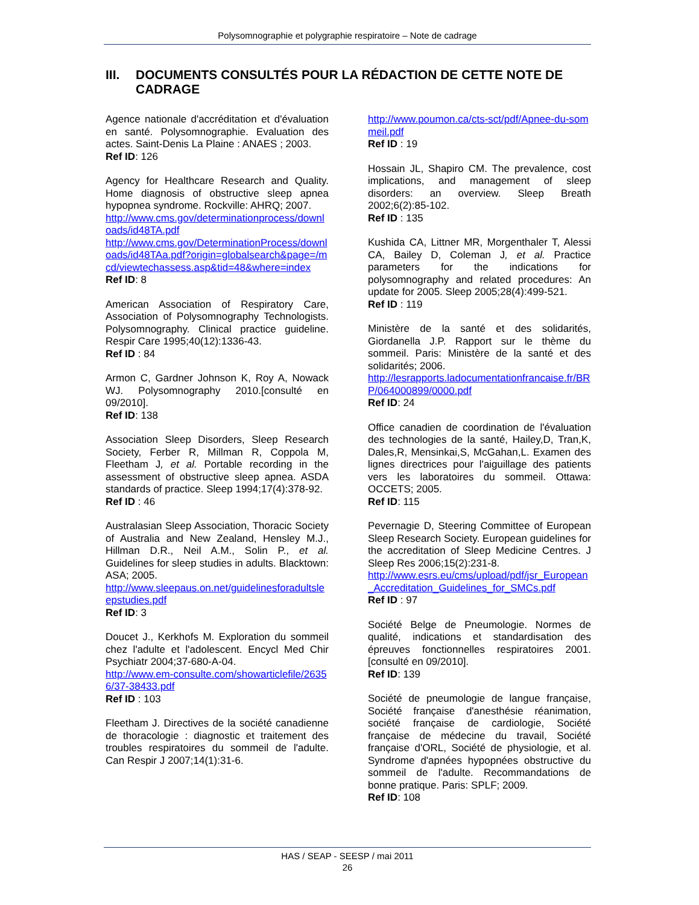Polysomnographie et polygraphie respiratoire – Note de cadrage
III. DOCUMENTS CONSULTÉS POUR LA RÉDACTION DE CETTE NOTE DE CADRAGE
Agence nationale d'accréditation et d'évaluation en santé. Polysomnographie. Evaluation des actes. Saint-Denis La Plaine : ANAES ; 2003.
Ref ID: 126
Agency for Healthcare Research and Quality. Home diagnosis of obstructive sleep apnea hypopnea syndrome. Rockville: AHRQ; 2007.
http://www.cms.gov/determinationprocess/downloads/id48TA.pdf
http://www.cms.gov/DeterminationProcess/downloads/id48TAa.pdf?origin=globalsearch&page=/mcd/viewtechassess.asp&tid=48&where=index
Ref ID: 8
American Association of Respiratory Care, Association of Polysomnography Technologists. Polysomnography. Clinical practice guideline. Respir Care 1995;40(12):1336-43.
Ref ID : 84
Armon C, Gardner Johnson K, Roy A, Nowack WJ. Polysomnography 2010.[consulté en 09/2010].
Ref ID: 138
Association Sleep Disorders, Sleep Research Society, Ferber R, Millman R, Coppola M, Fleetham J, et al. Portable recording in the assessment of obstructive sleep apnea. ASDA standards of practice. Sleep 1994;17(4):378-92.
Ref ID : 46
Australasian Sleep Association, Thoracic Society of Australia and New Zealand, Hensley M.J., Hillman D.R., Neil A.M., Solin P., et al. Guidelines for sleep studies in adults. Blacktown: ASA; 2005.
http://www.sleepaus.on.net/guidelinesforadultsleepstudies.pdf
Ref ID: 3
Doucet J., Kerkhofs M. Exploration du sommeil chez l'adulte et l'adolescent. Encycl Med Chir Psychiatr 2004;37-680-A-04.
http://www.em-consulte.com/showarticlefile/26356/37-38433.pdf
Ref ID : 103
Fleetham J. Directives de la société canadienne de thoracologie : diagnostic et traitement des troubles respiratoires du sommeil de l'adulte. Can Respir J 2007;14(1):31-6.
http://www.poumon.ca/cts-sct/pdf/Apnee-du-sommeil.pdf
Ref ID : 19
Hossain JL, Shapiro CM. The prevalence, cost implications, and management of sleep disorders: an overview. Sleep Breath 2002;6(2):85-102.
Ref ID : 135
Kushida CA, Littner MR, Morgenthaler T, Alessi CA, Bailey D, Coleman J, et al. Practice parameters for the indications for polysomnography and related procedures: An update for 2005. Sleep 2005;28(4):499-521.
Ref ID : 119
Ministère de la santé et des solidarités, Giordanella J.P. Rapport sur le thème du sommeil. Paris: Ministère de la santé et des solidarités; 2006.
http://lesrapports.ladocumentationfrancaise.fr/BRP/064000899/0000.pdf
Ref ID: 24
Office canadien de coordination de l'évaluation des technologies de la santé, Hailey,D, Tran,K, Dales,R, Mensinkai,S, McGahan,L. Examen des lignes directrices pour l'aiguillage des patients vers les laboratoires du sommeil. Ottawa: OCCETS; 2005.
Ref ID: 115
Pevernagie D, Steering Committee of European Sleep Research Society. European guidelines for the accreditation of Sleep Medicine Centres. J Sleep Res 2006;15(2):231-8.
http://www.esrs.eu/cms/upload/pdf/jsr_European_Accreditation_Guidelines_for_SMCs.pdf
Ref ID : 97
Société Belge de Pneumologie. Normes de qualité, indications et standardisation des épreuves fonctionnelles respiratoires 2001.[consulté en 09/2010].
Ref ID: 139
Société de pneumologie de langue française, Société française d'anesthésie réanimation, société française de cardiologie, Société française de médecine du travail, Société française d'ORL, Société de physiologie, et al. Syndrome d'apnées hypopnées obstructive du sommeil de l'adulte. Recommandations de bonne pratique. Paris: SPLF; 2009.
Ref ID: 108
HAS / SEAP - SEESP / mai 2011
26